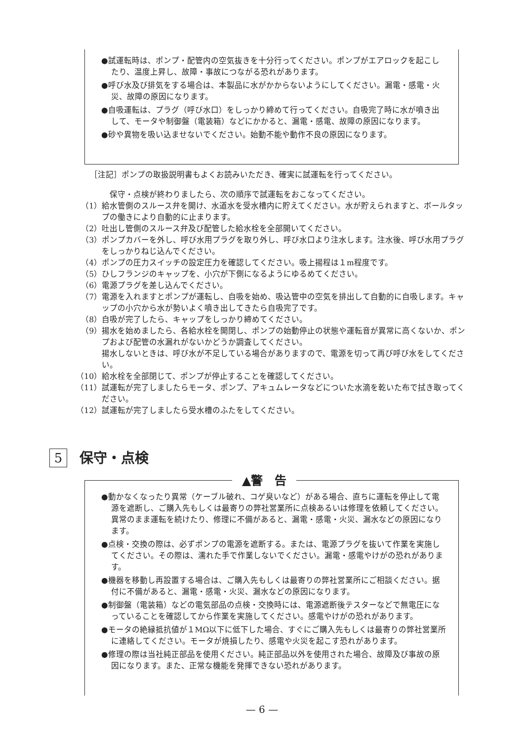●試運転時は、ポンプ・配管内の空気抜きを十分行ってください。ポンプがエアロックを起こしたり、温度上昇し、故障・事故につながる恐れがあります。
●呼び水及び排気をする場合は、本製品に水がかからないようにしてください。漏電・感電・火災、故障の原因になります。
●自吸運転は、プラグ（呼び水口）をしっかり締めて行ってください。自吸完了時に水が噴き出して、モータや制御盤（電装箱）などにかかると、漏電・感電、故障の原因になります。
●砂や異物を吸い込ませないでください。始動不能や動作不良の原因になります。
［注記］ポンプの取扱説明書もよくお読みいただき、確実に試運転を行ってください。
　保守・点検が終わりましたら、次の順序で試運転をおこなってください。
（1） 給水管側のスルース弁を開け、水道水を受水槽内に貯えてください。水が貯えられますと、ボールタップの働きにより自動的に止まります。
（2） 吐出し管側のスルース弁及び配管した給水栓を全部開いてください。
（3） ポンプカバーを外し、呼び水用プラグを取り外し、呼び水口より注水します。注水後、呼び水用プラグをしっかりねじ込んでください。
（4） ポンプの圧力スイッチの設定圧力を確認してください。吸上揚程は１m程度です。
（5） ひしフランジのキャップを、小穴が下側になるようにゆるめてください。
（6） 電源プラグを差し込んでください。
（7） 電源を入れますとポンプが運転し、自吸を始め、吸込管中の空気を排出して自動的に自吸します。キャップの小穴から水が勢いよく噴き出してきたら自吸完了です。
（8） 自吸が完了したら、キャップをしっかり締めてください。
（9） 揚水を始めましたら、各給水栓を開閉し、ポンプの始動停止の状態や運転音が異常に高くないか、ポンプおよび配管の水漏れがないかどうか調査してください。
揚水しないときは、呼び水が不足している場合がありますので、電源を切って再び呼び水をしてください。
（10） 給水栓を全部閉じて、ポンプが停止することを確認してください。
（11） 試運転が完了しましたらモータ、ポンプ、アキュムレータなどについた水滴を乾いた布で拭き取ってください。
（12） 試運転が完了しましたら受水槽のふたをしてください。
5 保守・点検
▲警　告
●動かなくなったり異常（ケーブル破れ、コゲ臭いなど）がある場合、直ちに運転を停止して電源を遮断し、ご購入先もしくは最寄りの弊社営業所に点検あるいは修理を依頼してください。異常のまま運転を続けたり、修理に不備があると、漏電・感電・火災、漏水などの原因になります。
●点検・交換の際は、必ずポンプの電源を遮断する。または、電源プラグを抜いて作業を実施してください。その際は、濡れた手で作業しないでください。漏電・感電やけがの恐れがあります。
●機器を移動し再設置する場合は、ご購入先もしくは最寄りの弊社営業所にご相談ください。据付に不備があると、漏電・感電・火災、漏水などの原因になります。
●制御盤（電装箱）などの電気部品の点検・交換時には、電源遮断後テスターなどで無電圧になっていることを確認してから作業を実施してください。感電やけがの恐れがあります。
●モータの絶縁抵抗値が１MΩ以下に低下した場合、すぐにご購入先もしくは最寄りの弊社営業所に連絡してください。モータが焼損したり、感電や火災を起こす恐れがあります。
●修理の際は当社純正部品を使用ください。純正部品以外を使用された場合、故障及び事故の原因になります。また、正常な機能を発揮できない恐れがあります。
— 6 —